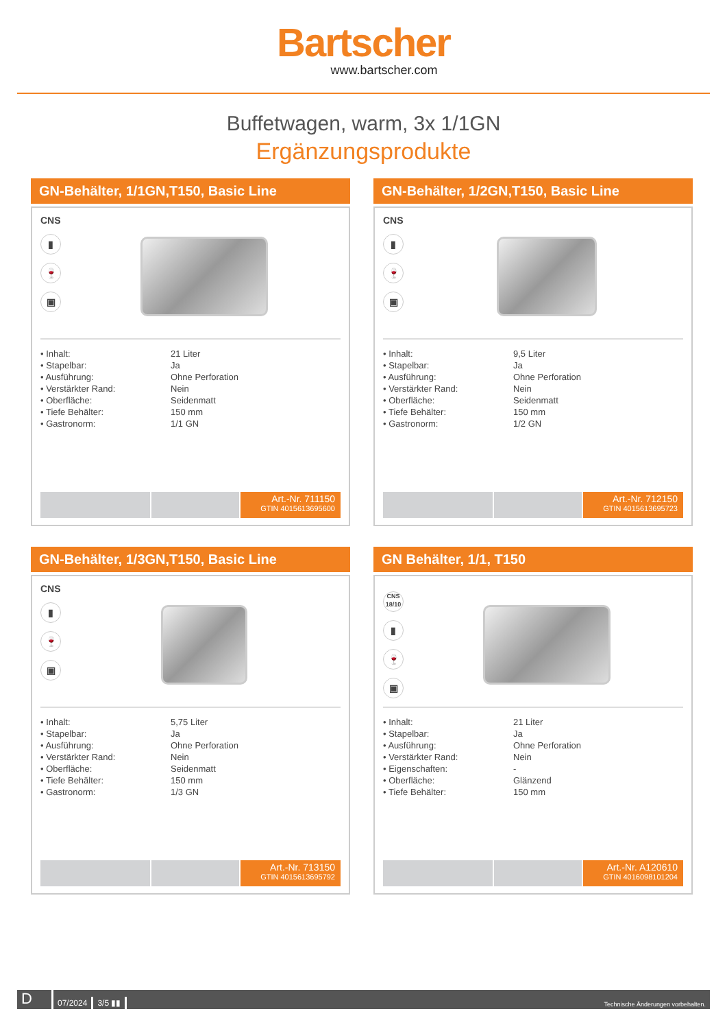Bartscher
www.bartscher.com
Buffetwagen, warm, 3x 1/1GN
Ergänzungsprodukte
GN-Behälter, 1/1GN,T150, Basic Line
CNS
▮
🍷
▣
| • Inhalt: | 21 Liter |
| • Stapelbar: | Ja |
| • Ausführung: | Ohne Perforation |
| • Verstärkter Rand: | Nein |
| • Oberfläche: | Seidenmatt |
| • Tiefe Behälter: | 150 mm |
| • Gastronorm: | 1/1 GN |
Art.-Nr. 711150
GTIN 4015613695600
GN-Behälter, 1/2GN,T150, Basic Line
CNS
▮
🍷
▣
| • Inhalt: | 9,5 Liter |
| • Stapelbar: | Ja |
| • Ausführung: | Ohne Perforation |
| • Verstärkter Rand: | Nein |
| • Oberfläche: | Seidenmatt |
| • Tiefe Behälter: | 150 mm |
| • Gastronorm: | 1/2 GN |
Art.-Nr. 712150
GTIN 4015613695723
GN-Behälter, 1/3GN,T150, Basic Line
CNS
▮
🍷
▣
| • Inhalt: | 5,75 Liter |
| • Stapelbar: | Ja |
| • Ausführung: | Ohne Perforation |
| • Verstärkter Rand: | Nein |
| • Oberfläche: | Seidenmatt |
| • Tiefe Behälter: | 150 mm |
| • Gastronorm: | 1/3 GN |
Art.-Nr. 713150
GTIN 4015613695792
GN Behälter, 1/1, T150
CNS 18/10
▮
🍷
▣
| • Inhalt: | 21 Liter |
| • Stapelbar: | Ja |
| • Ausführung: | Ohne Perforation |
| • Verstärkter Rand: | Nein |
| • Eigenschaften: | - |
| • Oberfläche: | Glänzend |
| • Tiefe Behälter: | 150 mm |
Art.-Nr. A120610
GTIN 4016098101204
D 07/2024 3/5 ▮▮ Technische Änderungen vorbehalten.